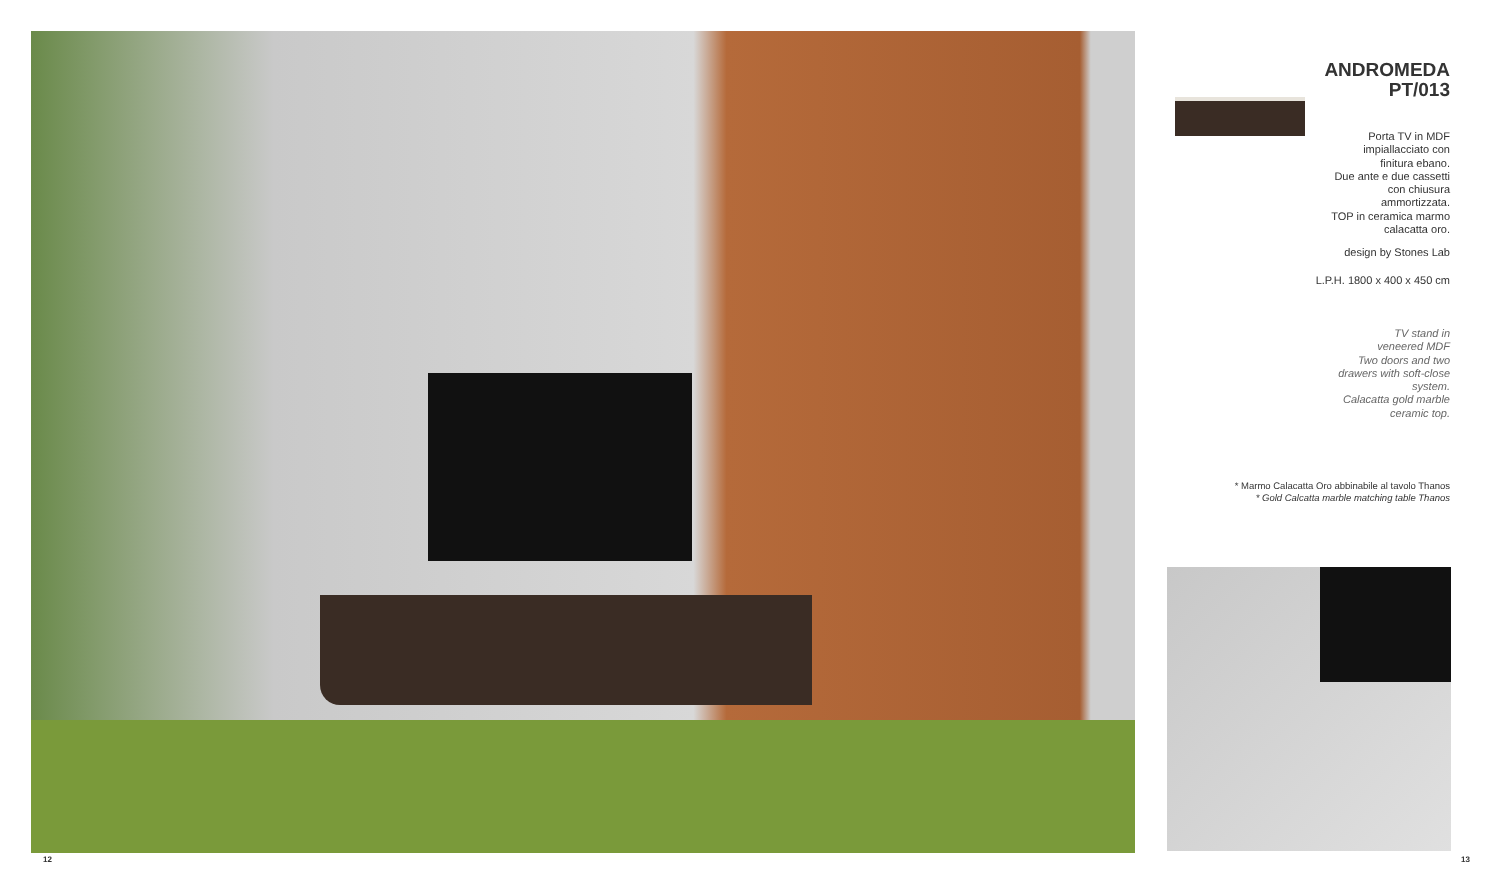ANDROMEDA
PT/013
Porta TV in MDF
impiallacciato con
finitura ebano.
Due ante e due cassetti
con chiusura
ammortizzata.
TOP in ceramica marmo
calacatta oro.
design by Stones Lab
L.P.H. 1800 x 400 x 450 cm
TV stand in
veneered MDF
Two doors and two
drawers with soft-close
system.
Calacatta gold marble
ceramic top.
* Marmo Calacatta Oro abbinabile al tavolo Thanos
* Gold Calcatta marble matching table Thanos
12 13